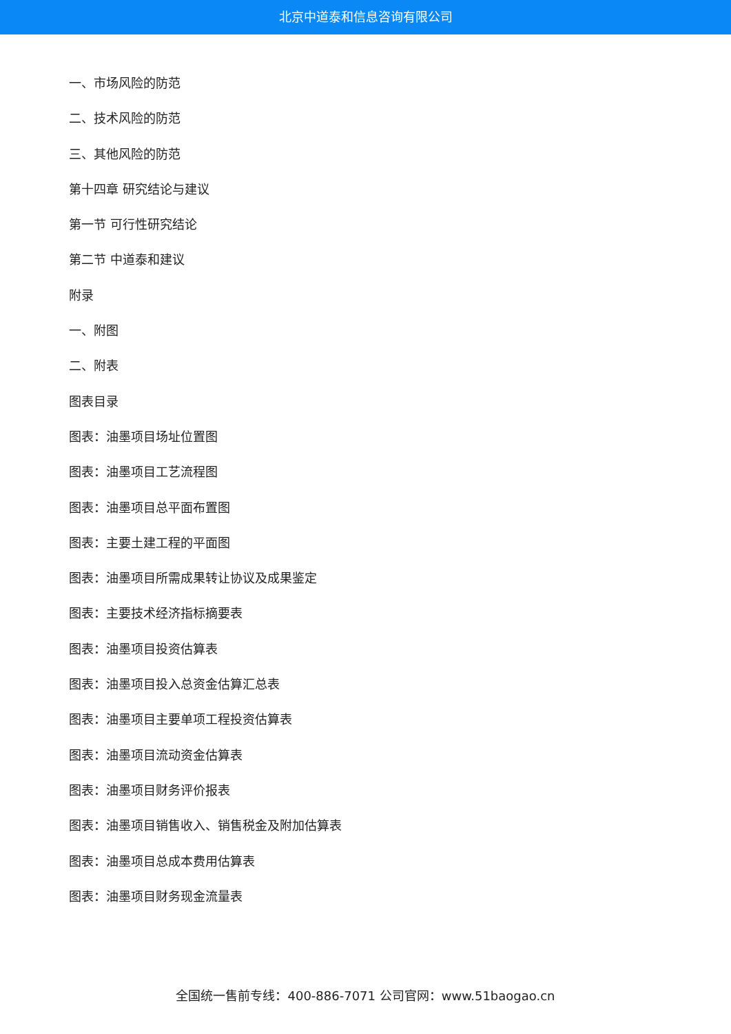北京中道泰和信息咨询有限公司
一、市场风险的防范
二、技术风险的防范
三、其他风险的防范
第十四章 研究结论与建议
第一节 可行性研究结论
第二节 中道泰和建议
附录
一、附图
二、附表
图表目录
图表：油墨项目场址位置图
图表：油墨项目工艺流程图
图表：油墨项目总平面布置图
图表：主要土建工程的平面图
图表：油墨项目所需成果转让协议及成果鉴定
图表：主要技术经济指标摘要表
图表：油墨项目投资估算表
图表：油墨项目投入总资金估算汇总表
图表：油墨项目主要单项工程投资估算表
图表：油墨项目流动资金估算表
图表：油墨项目财务评价报表
图表：油墨项目销售收入、销售税金及附加估算表
图表：油墨项目总成本费用估算表
图表：油墨项目财务现金流量表
全国统一售前专线：400-886-7071 公司官网：www.51baogao.cn